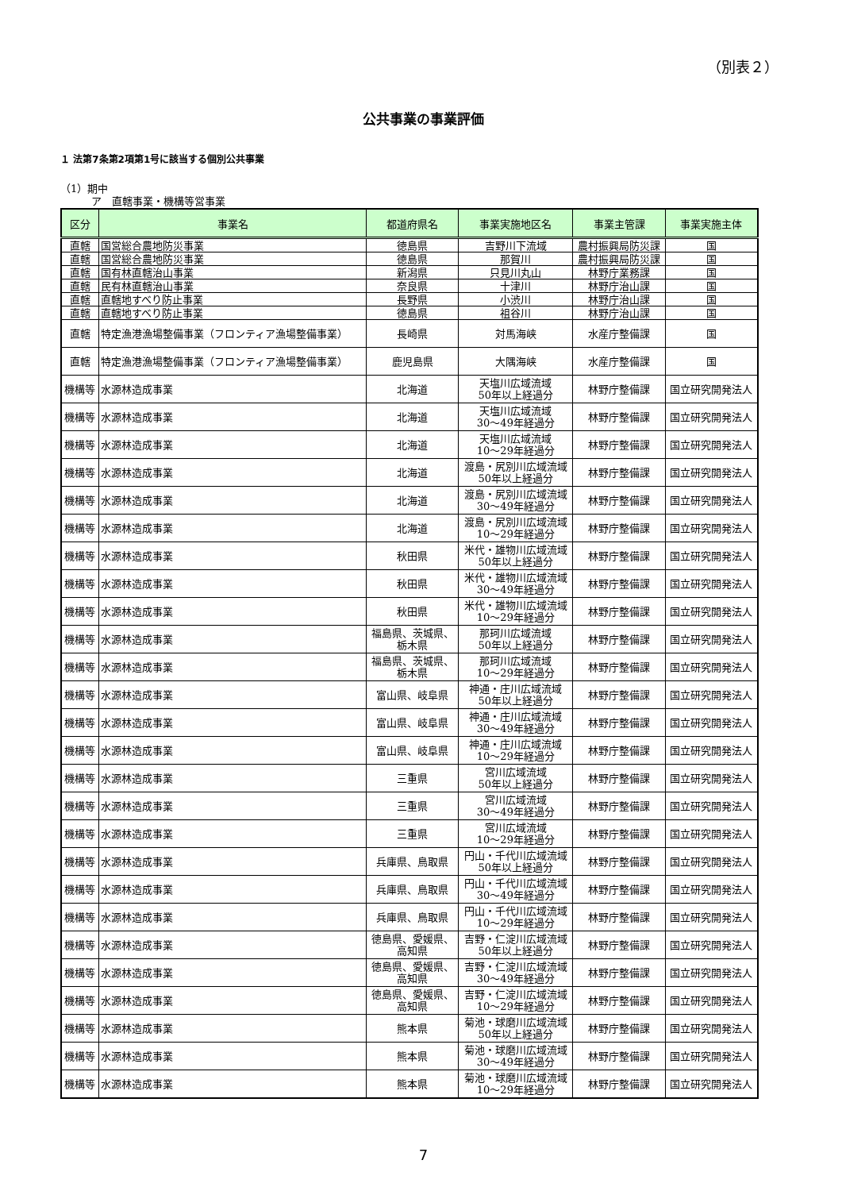（別表２）
公共事業の事業評価
１ 法第7条第2項第1号に該当する個別公共事業
（1）期中
　　　ア　直轄事業・機構等営事業
| 区分 | 事業名 | 都道府県名 | 事業実施地区名 | 事業主管課 | 事業実施主体 |
| --- | --- | --- | --- | --- | --- |
| 直轄 | 国営総合農地防災事業 | 徳島県 | 吉野川下流域 | 農村振興局防災課 | 国 |
| 直轄 | 国営総合農地防災事業 | 徳島県 | 那賀川 | 農村振興局防災課 | 国 |
| 直轄 | 国有林直轄治山事業 | 新潟県 | 只見川丸山 | 林野庁業務課 | 国 |
| 直轄 | 民有林直轄治山事業 | 奈良県 | 十津川 | 林野庁治山課 | 国 |
| 直轄 | 直轄地すべり防止事業 | 長野県 | 小渋川 | 林野庁治山課 | 国 |
| 直轄 | 直轄地すべり防止事業 | 徳島県 | 祖谷川 | 林野庁治山課 | 国 |
| 直轄 | 特定漁港漁場整備事業（フロンティア漁場整備事業） | 長崎県 | 対馬海峡 | 水産庁整備課 | 国 |
| 直轄 | 特定漁港漁場整備事業（フロンティア漁場整備事業） | 鹿児島県 | 大隅海峡 | 水産庁整備課 | 国 |
| 機構等 | 水源林造成事業 | 北海道 | 天塩川広域流域 50年以上経過分 | 林野庁整備課 | 国立研究開発法人 |
| 機構等 | 水源林造成事業 | 北海道 | 天塩川広域流域 30～49年経過分 | 林野庁整備課 | 国立研究開発法人 |
| 機構等 | 水源林造成事業 | 北海道 | 天塩川広域流域 10～29年経過分 | 林野庁整備課 | 国立研究開発法人 |
| 機構等 | 水源林造成事業 | 北海道 | 渡島・尻別川広域流域 50年以上経過分 | 林野庁整備課 | 国立研究開発法人 |
| 機構等 | 水源林造成事業 | 北海道 | 渡島・尻別川広域流域 30～49年経過分 | 林野庁整備課 | 国立研究開発法人 |
| 機構等 | 水源林造成事業 | 北海道 | 渡島・尻別川広域流域 10～29年経過分 | 林野庁整備課 | 国立研究開発法人 |
| 機構等 | 水源林造成事業 | 秋田県 | 米代・雄物川広域流域 50年以上経過分 | 林野庁整備課 | 国立研究開発法人 |
| 機構等 | 水源林造成事業 | 秋田県 | 米代・雄物川広域流域 30～49年経過分 | 林野庁整備課 | 国立研究開発法人 |
| 機構等 | 水源林造成事業 | 秋田県 | 米代・雄物川広域流域 10～29年経過分 | 林野庁整備課 | 国立研究開発法人 |
| 機構等 | 水源林造成事業 | 福島県、茨城県、 栃木県 | 那珂川広域流域 50年以上経過分 | 林野庁整備課 | 国立研究開発法人 |
| 機構等 | 水源林造成事業 | 福島県、茨城県、 栃木県 | 那珂川広域流域 10～29年経過分 | 林野庁整備課 | 国立研究開発法人 |
| 機構等 | 水源林造成事業 | 富山県、岐阜県 | 神通・庄川広域流域 50年以上経過分 | 林野庁整備課 | 国立研究開発法人 |
| 機構等 | 水源林造成事業 | 富山県、岐阜県 | 神通・庄川広域流域 30～49年経過分 | 林野庁整備課 | 国立研究開発法人 |
| 機構等 | 水源林造成事業 | 富山県、岐阜県 | 神通・庄川広域流域 10～29年経過分 | 林野庁整備課 | 国立研究開発法人 |
| 機構等 | 水源林造成事業 | 三重県 | 宮川広域流域 50年以上経過分 | 林野庁整備課 | 国立研究開発法人 |
| 機構等 | 水源林造成事業 | 三重県 | 宮川広域流域 30～49年経過分 | 林野庁整備課 | 国立研究開発法人 |
| 機構等 | 水源林造成事業 | 三重県 | 宮川広域流域 10～29年経過分 | 林野庁整備課 | 国立研究開発法人 |
| 機構等 | 水源林造成事業 | 兵庫県、鳥取県 | 円山・千代川広域流域 50年以上経過分 | 林野庁整備課 | 国立研究開発法人 |
| 機構等 | 水源林造成事業 | 兵庫県、鳥取県 | 円山・千代川広域流域 30～49年経過分 | 林野庁整備課 | 国立研究開発法人 |
| 機構等 | 水源林造成事業 | 兵庫県、鳥取県 | 円山・千代川広域流域 10～29年経過分 | 林野庁整備課 | 国立研究開発法人 |
| 機構等 | 水源林造成事業 | 徳島県、愛媛県、 高知県 | 吉野・仁淀川広域流域 50年以上経過分 | 林野庁整備課 | 国立研究開発法人 |
| 機構等 | 水源林造成事業 | 徳島県、愛媛県、 高知県 | 吉野・仁淀川広域流域 30～49年経過分 | 林野庁整備課 | 国立研究開発法人 |
| 機構等 | 水源林造成事業 | 徳島県、愛媛県、 高知県 | 吉野・仁淀川広域流域 10～29年経過分 | 林野庁整備課 | 国立研究開発法人 |
| 機構等 | 水源林造成事業 | 熊本県 | 菊池・球磨川広域流域 50年以上経過分 | 林野庁整備課 | 国立研究開発法人 |
| 機構等 | 水源林造成事業 | 熊本県 | 菊池・球磨川広域流域 30～49年経過分 | 林野庁整備課 | 国立研究開発法人 |
| 機構等 | 水源林造成事業 | 熊本県 | 菊池・球磨川広域流域 10～29年経過分 | 林野庁整備課 | 国立研究開発法人 |
7